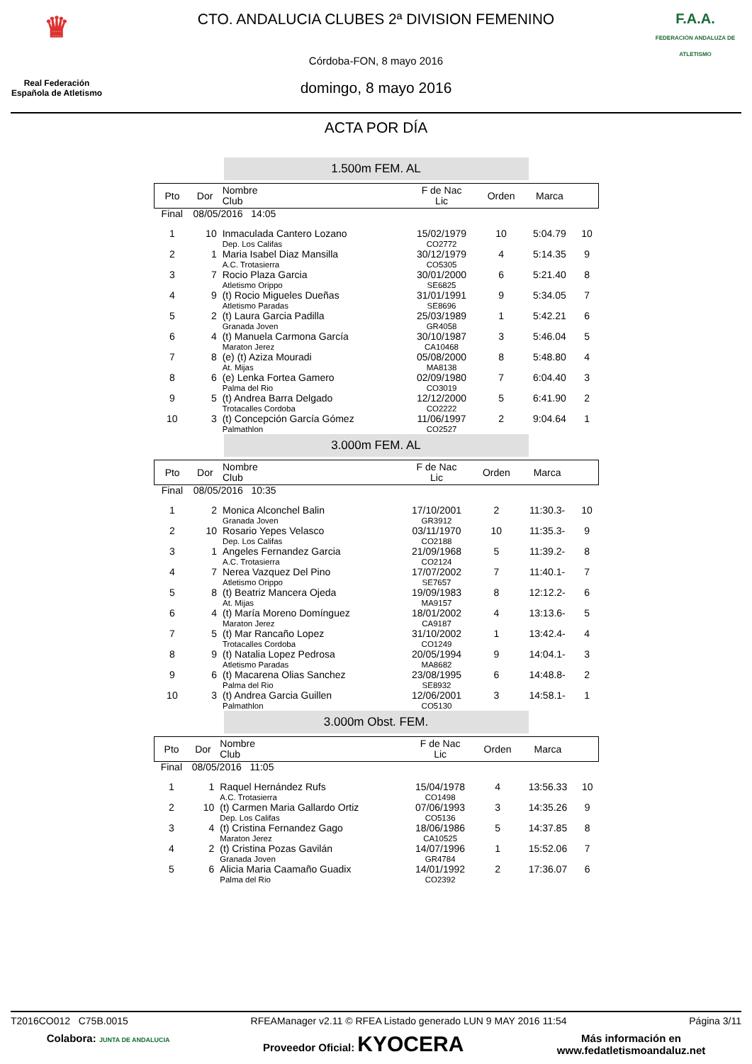♛
Real Federación
Española de Atletismo
CTO. ANDALUCIA CLUBES 2ª DIVISION FEMENINO
Córdoba-FON, 8 mayo 2016
domingo, 8 mayo 2016
F.A.A.
FEDERACIÓN ANDALUZA DE ATLETISMO
ACTA POR DÍA
1.500m FEM. AL
| Pto | Dor | Nombre Club | F de Nac Lic | Orden | Marca | |
| --- | --- | --- | --- | --- | --- | --- |
| Final | 08/05/2016 14:05 | | | | | |
| 1 | 10 | Inmaculada Cantero Lozano Dep. Los Califas | 15/02/1979 CO2772 | 10 | 5:04.79 | 10 |
| 2 | 1 | Maria Isabel Diaz Mansilla A.C. Trotasierra | 30/12/1979 CO5305 | 4 | 5:14.35 | 9 |
| 3 | 7 | Rocio Plaza Garcia Atletismo Orippo | 30/01/2000 SE6825 | 6 | 5:21.40 | 8 |
| 4 | 9 | (t) Rocio Migueles Dueñas Atletismo Paradas | 31/01/1991 SE8696 | 9 | 5:34.05 | 7 |
| 5 | 2 | (t) Laura Garcia Padilla Granada Joven | 25/03/1989 GR4058 | 1 | 5:42.21 | 6 |
| 6 | 4 | (t) Manuela Carmona García Maraton Jerez | 30/10/1987 CA10468 | 3 | 5:46.04 | 5 |
| 7 | 8 | (e) (t) Aziza Mouradi At. Mijas | 05/08/2000 MA8138 | 8 | 5:48.80 | 4 |
| 8 | 6 | (e) Lenka Fortea Gamero Palma del Rio | 02/09/1980 CO3019 | 7 | 6:04.40 | 3 |
| 9 | 5 | (t) Andrea Barra Delgado Trotacalles Cordoba | 12/12/2000 CO2222 | 5 | 6:41.90 | 2 |
| 10 | 3 | (t) Concepción García Gómez Palmathlon | 11/06/1997 CO2527 | 2 | 9:04.64 | 1 |
3.000m FEM. AL
| Pto | Dor | Nombre Club | F de Nac Lic | Orden | Marca | |
| --- | --- | --- | --- | --- | --- | --- |
| Final | 08/05/2016 10:35 | | | | | |
| 1 | 2 | Monica Alconchel Balin Granada Joven | 17/10/2001 GR3912 | 2 | 11:30.3- | 10 |
| 2 | 10 | Rosario Yepes Velasco Dep. Los Califas | 03/11/1970 CO2188 | 10 | 11:35.3- | 9 |
| 3 | 1 | Angeles Fernandez Garcia A.C. Trotasierra | 21/09/1968 CO2124 | 5 | 11:39.2- | 8 |
| 4 | 7 | Nerea Vazquez Del Pino Atletismo Orippo | 17/07/2002 SE7657 | 7 | 11:40.1- | 7 |
| 5 | 8 | (t) Beatriz Mancera Ojeda At. Mijas | 19/09/1983 MA9157 | 8 | 12:12.2- | 6 |
| 6 | 4 | (t) María Moreno Domínguez Maraton Jerez | 18/01/2002 CA9187 | 4 | 13:13.6- | 5 |
| 7 | 5 | (t) Mar Rancaño Lopez Trotacalles Cordoba | 31/10/2002 CO1249 | 1 | 13:42.4- | 4 |
| 8 | 9 | (t) Natalia Lopez Pedrosa Atletismo Paradas | 20/05/1994 MA8682 | 9 | 14:04.1- | 3 |
| 9 | 6 | (t) Macarena Olias Sanchez Palma del Rio | 23/08/1995 SE8932 | 6 | 14:48.8- | 2 |
| 10 | 3 | (t) Andrea Garcia Guillen Palmathlon | 12/06/2001 CO5130 | 3 | 14:58.1- | 1 |
3.000m Obst. FEM.
| Pto | Dor | Nombre Club | F de Nac Lic | Orden | Marca | |
| --- | --- | --- | --- | --- | --- | --- |
| Final | 08/05/2016 11:05 | | | | | |
| 1 | 1 | Raquel Hernández Rufs A.C. Trotasierra | 15/04/1978 CO1498 | 4 | 13:56.33 | 10 |
| 2 | 10 | (t) Carmen Maria Gallardo Ortiz Dep. Los Califas | 07/06/1993 CO5136 | 3 | 14:35.26 | 9 |
| 3 | 4 | (t) Cristina Fernandez Gago Maraton Jerez | 18/06/1986 CA10525 | 5 | 14:37.85 | 8 |
| 4 | 2 | (t) Cristina Pozas Gavilán Granada Joven | 14/07/1996 GR4784 | 1 | 15:52.06 | 7 |
| 5 | 6 | Alicia Maria Caamaño Guadix Palma del Rio | 14/01/1992 CO2392 | 2 | 17:36.07 | 6 |
T2016CO012 C75B.0015 RFEAManager v2.11 © RFEA Listado generado LUN 9 MAY 2016 11:54 Página 3/11
Colabora: JUNTA DE ANDALUCIA Proveedor Oficial: KYOCERA Más información en
www.fedatletismoandaluz.net